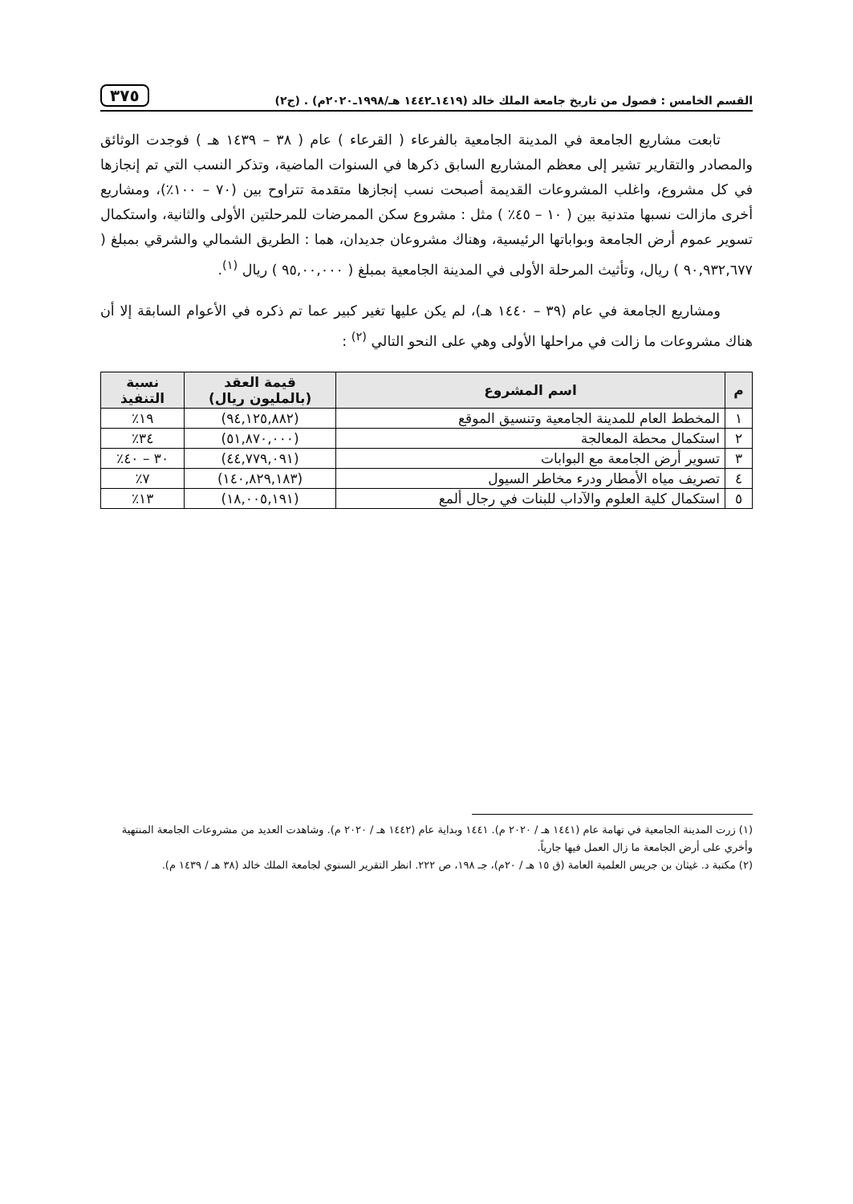القسم الخامس : فصول من تاريخ جامعة الملك خالد (١٤١٩ـ١٤٤٢ هـ/١٩٩٨ـ٢٠٢٠م) . (ج٢) ٣٧٥
تابعت مشاريع الجامعة في المدينة الجامعية بالفرعاء ( القرعاء ) عام ( ٣٨ – ١٤٣٩ هـ ) فوجدت الوثائق والمصادر والتقارير تشير إلى معظم المشاريع السابق ذكرها في السنوات الماضية، وتذكر النسب التي تم إنجازها في كل مشروع، واغلب المشروعات القديمة أصبحت نسب إنجازها متقدمة تتراوح بين (٧٠ – ١٠٠٪)، ومشاريع أخرى مازالت نسبها متدنية بين ( ١٠ – ٤٥٪ ) مثل : مشروع سكن الممرضات للمرحلتين الأولى والثانية، واستكمال تسوير عموم أرض الجامعة وبواباتها الرئيسية، وهناك مشروعان جديدان، هما : الطريق الشمالي والشرقي بمبلغ ( ٩٠,٩٣٢,٦٧٧ ) ريال، وتأثيث المرحلة الأولى في المدينة الجامعية بمبلغ ( ٩٥,٠٠,٠٠٠ ) ريال <sup>(١)</sup>.
ومشاريع الجامعة في عام (٣٩ – ١٤٤٠ هـ)، لم يكن عليها تغير كبير عما تم ذكره في الأعوام السابقة إلا أن هناك مشروعات ما زالت في مراحلها الأولى وهي على النحو التالي <sup>(٢)</sup> :
| م | اسم المشروع | قيمة العقد (بالمليون ريال) | نسبة التنفيذ |
| --- | --- | --- | --- |
| ١ | المخطط العام للمدينة الجامعية وتنسيق الموقع | (٩٤,١٢٥,٨٨٢) | ١٩٪ |
| ٢ | استكمال محطة المعالجة | (٥١,٨٧٠,٠٠٠) | ٣٤٪ |
| ٣ | تسوير أرض الجامعة مع البوابات | (٤٤,٧٧٩,٠٩١) | ٣٠ – ٤٠٪ |
| ٤ | تصريف مياه الأمطار ودرء مخاطر السيول | (١٤٠,٨٢٩,١٨٣) | ٧٪ |
| ٥ | استكمال كلية العلوم والآداب للبنات في رجال ألمع | (١٨,٠٠٥,١٩١) | ١٣٪ |
(١) زرت المدينة الجامعية في تهامة عام (١٤٤١ هـ / ٢٠٢٠ م). ١٤٤١ وبداية عام (١٤٤٢ هـ / ٢٠٢٠ م). وشاهدت العديد من مشروعات الجامعة المنتهية وأخري على أرض الجامعة ما زال العمل فيها جارياً.
(٢) مكتبة د. غيثان بن جريس العلمية العامة (ق ١٥ هـ / ٢٠م)، جـ ١٩٨، ص ٢٢٢. انظر التقرير السنوي لجامعة الملك خالد (٣٨ هـ / ١٤٣٩ م).